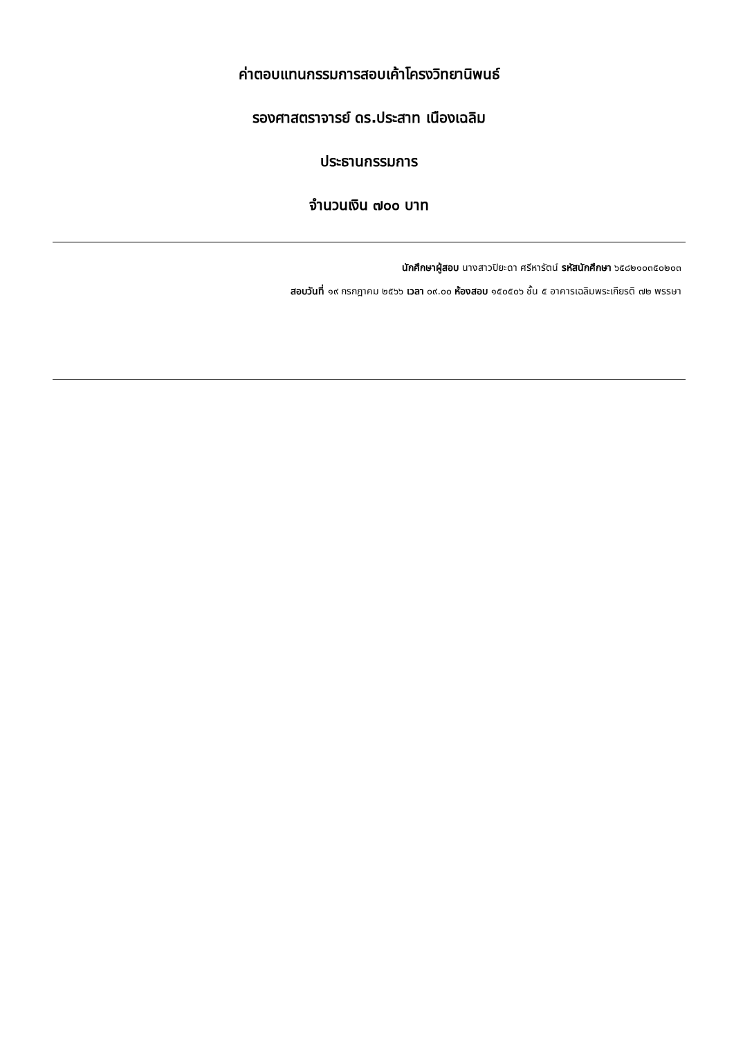ค่าตอบแทนกรรมการสอบเค้าโครงวิทยานิพนธ์
รองศาสตราจารย์ ดร.ประสาท เนืองเฉลิม
ประธานกรรมการ
จำนวนเงิน ๗๐๐ บาท
นักศึกษาผู้สอบ นางสาวปิยะดา ศรีหารัตน์ รหัสนักศึกษา ๖๕๘๒๑๐๓๕๐๒๐๓
สอบวันที่ ๑๙ กรกฎาคม ๒๕๖๖ เวลา ๐๙.๐๐ ห้องสอบ ๑๕๐๕๐๖ ชั้น ๕ อาคารเฉลิมพระเกียรติ ๗๒ พรรษา